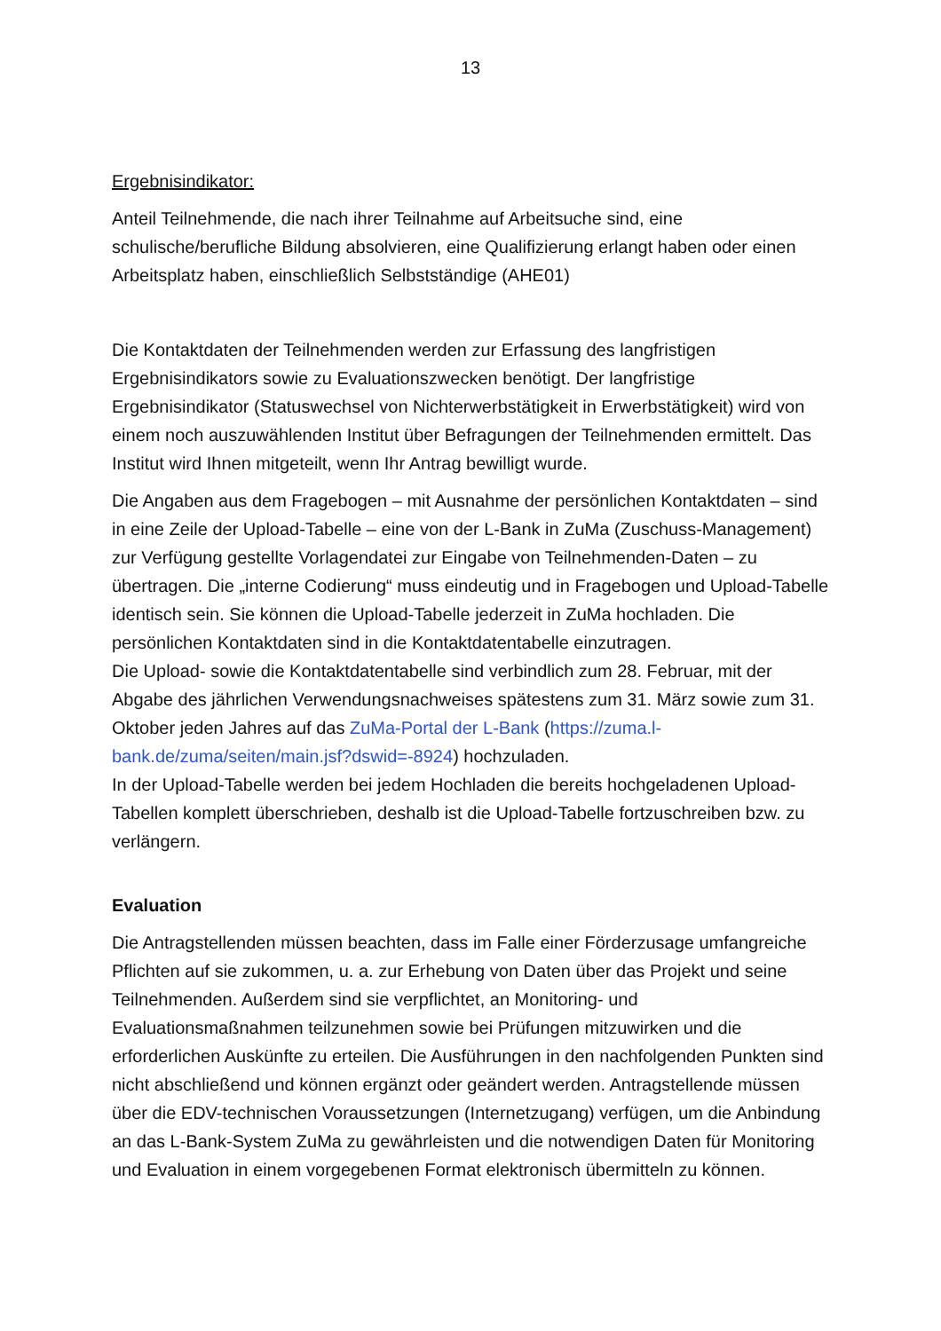13
Ergebnisindikator:
Anteil Teilnehmende, die nach ihrer Teilnahme auf Arbeitsuche sind, eine schulische/berufliche Bildung absolvieren, eine Qualifizierung erlangt haben oder einen Arbeitsplatz haben, einschließlich Selbstständige (AHE01)
Die Kontaktdaten der Teilnehmenden werden zur Erfassung des langfristigen Ergebnisindikators sowie zu Evaluationszwecken benötigt. Der langfristige Ergebnisindikator (Statuswechsel von Nichterwerbstätigkeit in Erwerbstätigkeit) wird von einem noch auszuwählenden Institut über Befragungen der Teilnehmenden ermittelt. Das Institut wird Ihnen mitgeteilt, wenn Ihr Antrag bewilligt wurde.
Die Angaben aus dem Fragebogen – mit Ausnahme der persönlichen Kontaktdaten – sind in eine Zeile der Upload-Tabelle – eine von der L-Bank in ZuMa (Zuschuss-Management) zur Verfügung gestellte Vorlagendatei zur Eingabe von Teilnehmenden-Daten – zu übertragen. Die „interne Codierung“ muss eindeutig und in Fragebogen und Upload-Tabelle identisch sein. Sie können die Upload-Tabelle jederzeit in ZuMa hochladen. Die persönlichen Kontaktdaten sind in die Kontaktdatentabelle einzutragen.
Die Upload- sowie die Kontaktdatentabelle sind verbindlich zum 28. Februar, mit der Abgabe des jährlichen Verwendungsnachweises spätestens zum 31. März sowie zum 31. Oktober jeden Jahres auf das ZuMa-Portal der L-Bank (https://zuma.l-bank.de/zuma/seiten/main.jsf?dswid=-8924) hochzuladen.
In der Upload-Tabelle werden bei jedem Hochladen die bereits hochgeladenen Upload-Tabellen komplett überschrieben, deshalb ist die Upload-Tabelle fortzuschreiben bzw. zu verlängern.
Evaluation
Die Antragstellenden müssen beachten, dass im Falle einer Förderzusage umfangreiche Pflichten auf sie zukommen, u. a. zur Erhebung von Daten über das Projekt und seine Teilnehmenden. Außerdem sind sie verpflichtet, an Monitoring- und Evaluationsmaßnahmen teilzunehmen sowie bei Prüfungen mitzuwirken und die erforderlichen Auskünfte zu erteilen. Die Ausführungen in den nachfolgenden Punkten sind nicht abschließend und können ergänzt oder geändert werden. Antragstellende müssen über die EDV-technischen Voraussetzungen (Internetzugang) verfügen, um die Anbindung an das L-Bank-System ZuMa zu gewährleisten und die notwendigen Daten für Monitoring und Evaluation in einem vorgegebenen Format elektronisch übermitteln zu können.